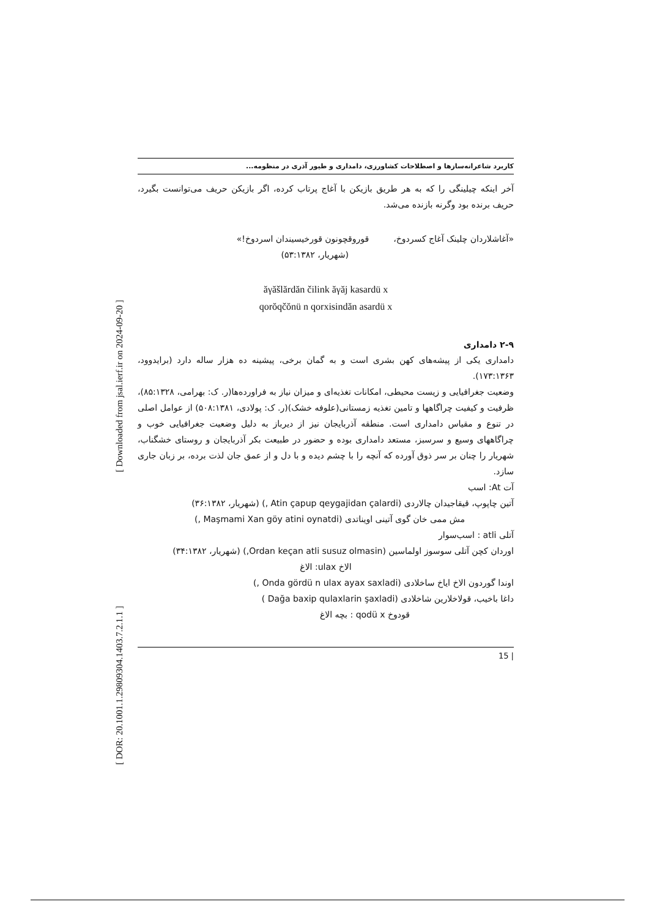[ Downloaded from jsal.ierf.ir on 2024-09-20 ]
[ DOR: 20.1001.1.29809304.1403.7.2.1.1 ]
کاربرد شاعرانه‌سازها و اصطلاحات کشاورزی، دامداری و طیور آذری در منظومه...
آخر اینکه چیلینگی را که به هر طریق بازیکن با آغاج پرتاب کرده، اگر بازیکن حریف می‌توانست بگیرد، حریف برنده بود وگرنه بازنده می‌شد.
«آغاشلاردان چلینک آغاج کسردوخ، قوروقچونون قورخیسیندان اسردوخ!»
(شهریار، ۵۳:۱۳۸۲)
ăγăšlărdăn čilink ăγăj kasardü x
qorŏqčŏnü n qorxisindăn asardü x
۲-۹ دامداری
دامداری یکی از پیشه‌های کهن بشری است و به گمان برخی، پیشینه ده هزار ساله دارد (برایدوود، ۱۷۳:۱۳۶۳).
وضعیت جغرافیایی و زیست محیطی، امکانات تغذیه‌ای و میزان نیاز به فراورده‌ها(ر. ک: بهرامی، ۸۵:۱۳۲۸)، ظرفیت و کیفیت چراگاهها و تامین تغذیه زمستانی(علوفه خشک)(ر. ک: پولادی، ۵۰۸:۱۳۸۱) از عوامل اصلی در تنوع و مقیاس دامداری است. منطقه آذربایجان نیز از دیرباز به دلیل وضعیت جغرافیایی خوب و چراگاههای وسیع و سرسبز، مستعد دامداری بوده و حضور در طبیعت بکر آذربایجان و روستای خشگناب، شهریار را چنان بر سر ذوق آورده که آنچه را با چشم دیده و با دل و از عمق جان لذت برده، بر زبان جاری سازد.
آت At: اسب
آتین چاپوپ، قیقاجیدان چالاردی (Atin çapup qeygajidan çalardi ,) (شهریار، ۳۶:۱۳۸۲)
مش ممی خان گوی آتینی اویناتدی (Maşmami Xan göy atini oynatdi ,)
آتلی atli : اسب‌سوار
اوردان کچن آتلی سوسوز اولماسین (Ordan keçan atli susuz olmasin,) (شهریار، ۳۴:۱۳۸۲)
الاخ ulax: الاغ
اوندا گوردون الاخ ایاخ ساخلادی (Onda gördü n ulax ayax saxladi ,)
داغا باخیب، قولاخلارین شاخلادی (Dağa baxip qulaxlarin şaxladi )
قودوخ qodü x : بچه الاغ
| 15